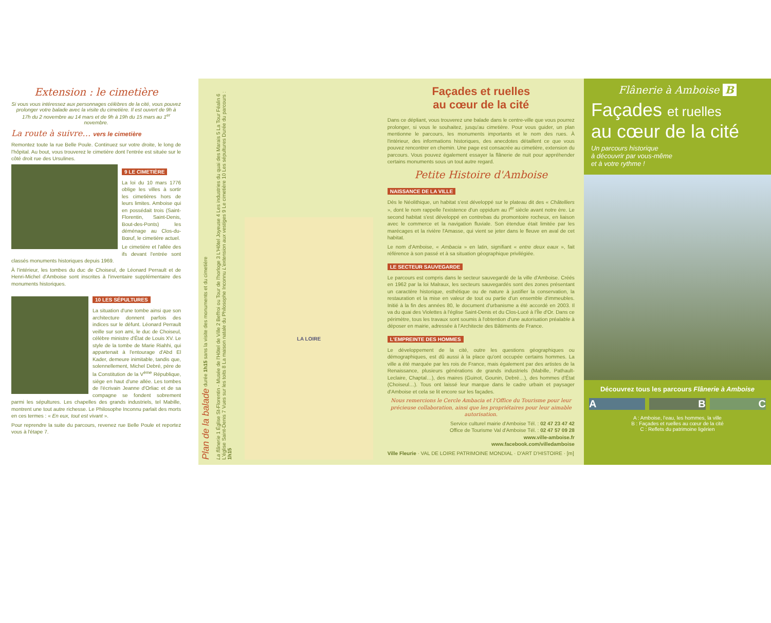Extension : le cimetière
Si vous vous intéressez aux personnages célèbres de la cité, vous pouvez prolonger votre balade avec la visite du cimetière. Il est ouvert de 9h à 17h du 2 novembre au 14 mars et de 9h à 19h du 15 mars au 1<sup>er</sup> novembre.
La route à suivre… vers le cimetière
Remontez toute la rue Belle Poule. Continuez sur votre droite, le long de l'hôpital. Au bout, vous trouverez le cimetière dont l'entrée est située sur le côté droit rue des Ursulines.
9 LE CIMETIÈRE
La loi du 10 mars 1776 oblige les villes à sortir les cimetières hors de leurs limites. Amboise qui en possédait trois (Saint-Florentin, Saint-Denis, Bout-des-Ponts) les déménage au Clos-du-Bœuf, le cimetière actuel.
Le cimetière et l'allée des ifs devant l'entrée sont classés monuments historiques depuis 1969.
À l'intérieur, les tombes du duc de Choiseul, de Léonard Perrault et de Henri-Michel d'Amboise sont inscrites à l'inventaire supplémentaire des monuments historiques.
10 LES SÉPULTURES
La situation d'une tombe ainsi que son architecture donnent parfois des indices sur le défunt. Léonard Perrault veille sur son ami, le duc de Choiseul, célèbre ministre d'État de Louis XV. Le style de la tombe de Marie Riahhi, qui appartenait à l'entourage d'Abd El Kader, demeure inimitable, tandis que, solennellement, Michel Debré, père de la Constitution de la V<sup>ème</sup> République, siège en haut d'une allée. Les tombes de l'écrivain Jeanne d'Orliac et de sa compagne se fondent sobrement parmi les sépultures. Les chapelles des grands industriels, tel Mabille, montrent une tout autre richesse. Le Philosophe Inconnu parlait des morts en ces termes : « En eux, tout est vivant ».
Pour reprendre la suite du parcours, revenez rue Belle Poule et reportez vous à l'étape 7.
Plan de la balade durée 1h15 sans la visite des monuments et du cimetière
La flânerie 1 Église St-Florentin - Musée de l'Hôtel de Ville 2 Beffroi ou Tour de l'horloge 3 L'Hôtel Joyeuse 4 Les industries du quai des Marais 5 La Tour Féalin 6 L'église Saint-Denis 7 Vues sur les toits 8 La maison natale du Philosophe Inconnu L'extension aux vestiges 9 Le cimetière 10 Les sépultures Durée du parcours : 1h15
LA LOIRE
Façades et ruelles
au cœur de la cité
Dans ce dépliant, vous trouverez une balade dans le centre-ville que vous pourrez prolonger, si vous le souhaitez, jusqu'au cimetière. Pour vous guider, un plan mentionne le parcours, les monuments importants et le nom des rues. À l'intérieur, des informations historiques, des anecdotes détaillent ce que vous pouvez rencontrer en chemin. Une page est consacrée au cimetière, extension du parcours. Vous pouvez également essayer la flânerie de nuit pour appréhender certains monuments sous un tout autre regard.
Petite Histoire d'Amboise
NAISSANCE DE LA VILLE
Dès le Néolithique, un habitat s'est développé sur le plateau dit des « Châtelliers », dont le nom rappelle l'existence d'un oppidum au I<sup>er</sup> siècle avant notre ère. Le second habitat s'est développé en contrebas du promontoire rocheux, en liaison avec le commerce et la navigation fluviale. Son étendue était limitée par les marécages et la rivière l'Amasse, qui vient se jeter dans le fleuve en aval de cet habitat.
Le nom d'Amboise, « Ambacia » en latin, signifiant « entre deux eaux », fait référence à son passé et à sa situation géographique privilégiée.
LE SECTEUR SAUVEGARDE
Le parcours est compris dans le secteur sauvegardé de la ville d'Amboise. Créés en 1962 par la loi Malraux, les secteurs sauvegardés sont des zones présentant un caractère historique, esthétique ou de nature à justifier la conservation, la restauration et la mise en valeur de tout ou partie d'un ensemble d'immeubles. Initié à la fin des années 80, le document d'urbanisme a été accordé en 2003. Il va du quai des Violettes à l'église Saint-Denis et du Clos-Lucé à l'Île d'Or. Dans ce périmètre, tous les travaux sont soumis à l'obtention d'une autorisation préalable à déposer en mairie, adressée à l'Architecte des Bâtiments de France.
L'EMPREINTE DES HOMMES
Le développement de la cité, outre les questions géographiques ou démographiques, est dû aussi à la place qu'ont occupée certains hommes. La ville a été marquée par les rois de France, mais également par des artistes de la Renaissance, plusieurs générations de grands industriels (Mabille, Pathault-Leclaire, Chaptal…), des maires (Guinot, Gounin, Debré…), des hommes d'État (Choiseul…). Tous ont laissé leur marque dans le cadre urbain et paysager d'Amboise et cela se lit encore sur les façades.
Nous remercions le Cercle Ambacia et l'Office du Tourisme pour leur précieuse collaboration, ainsi que les propriétaires pour leur aimable autorisation.
Service culturel mairie d'Amboise Tél. : 02 47 23 47 42
Office de Tourisme Val d'Amboise Tél. : 02 47 57 09 28
www.ville-amboise.fr
www.facebook.com/villedamboise
Ville Fleurie · VAL DE LOIRE PATRIMOINE MONDIAL · D'ART D'HISTOIRE · [m]
Flânerie à Amboise B
Façades et ruelles
au cœur de la cité
Un parcours historique
à découvrir par vous-même
et à votre rythme !
Découvrez tous les parcours Flânerie à Amboise
A B C
A : Amboise, l'eau, les hommes, la ville
B : Façades et ruelles au cœur de la cité
C : Reflets du patrimoine ligérien